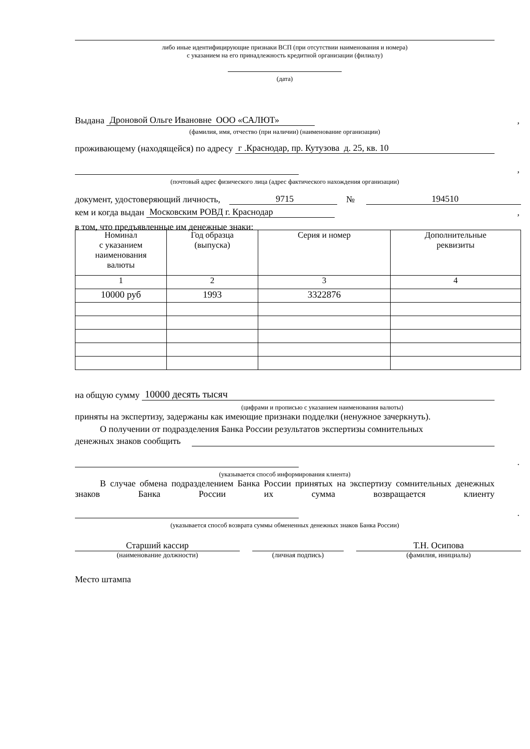либо иные идентифицирующие признаки ВСП (при отсутствии наименования и номера)
с указанием на его принадлежность кредитной организации (филиалу)
(дата)
Выдана Дроновой Ольге Ивановне ООО «САЛЮТ»,
(фамилия, имя, отчество (при наличии) (наименование организации)
проживающему (находящейся) по адресу г .Краснодар, пр. Кутузова д. 25, кв. 10
,
(почтовый адрес физического лица (адрес фактического нахождения организации)
документ, удостоверяющий личность, 9715 № 194510
кем и когда выдан Московским РОВД г. Краснодар,
в том, что предъявленные им денежные знаки:
| Номинал с указанием наименования валюты | Год образца (выпуска) | Серия и номер | Дополнительные реквизиты |
| 1 | 2 | 3 | 4 |
| 10000 руб | 1993 | 3322876 | |
на общую сумму 10000 десять тысяч
(цифрами и прописью с указанием наименования валюты)
приняты на экспертизу, задержаны как имеющие признаки подделки (ненужное зачеркнуть).
О получении от подразделения Банка России результатов экспертизы сомнительных
денежных знаков сообщить
.
(указывается способ информирования клиента)
В случае обмена подразделением Банка России принятых на экспертизу сомнительных денежных знаков Банка России их сумма возвращается клиенту
.
(указывается способ возврата суммы обмененных денежных знаков Банка России)
Старший кассир
(наименование должности)
(личная подпись)
Т.Н. Осипова
(фамилия, инициалы)
Место штампа